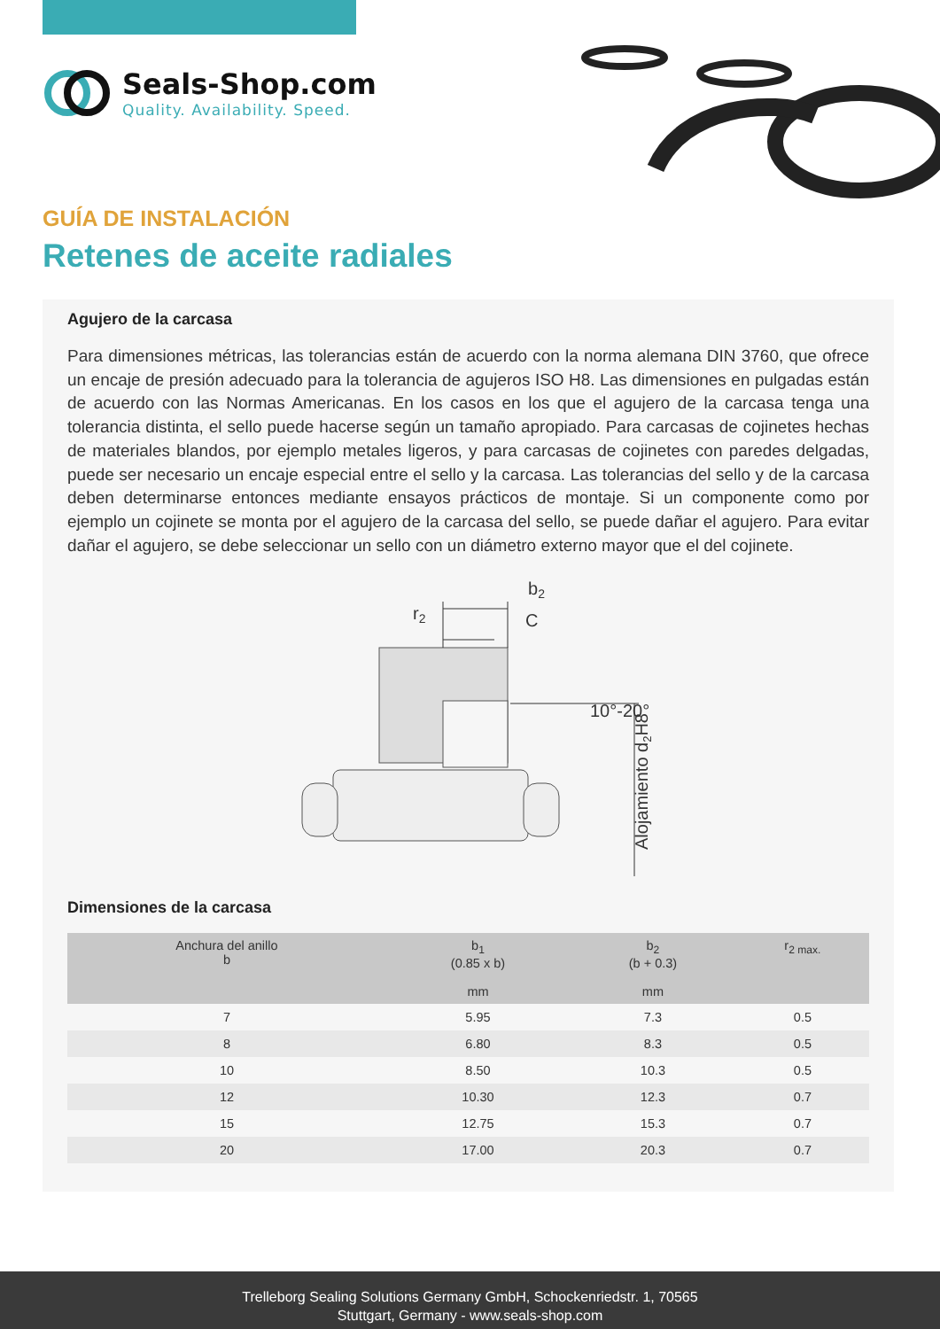Seals-Shop.com
Quality. Availability. Speed.
GUÍA DE INSTALACIÓN
Retenes de aceite radiales
Agujero de la carcasa
Para dimensiones métricas, las tolerancias están de acuerdo con la norma alemana DIN 3760, que ofrece un encaje de presión adecuado para la tolerancia de agujeros ISO H8. Las dimensiones en pulgadas están de acuerdo con las Normas Americanas. En los casos en los que el agujero de la carcasa tenga una tolerancia distinta, el sello puede hacerse según un tamaño apropiado. Para carcasas de cojinetes hechas de materiales blandos, por ejemplo metales ligeros, y para carcasas de cojinetes con paredes delgadas, puede ser necesario un encaje especial entre el sello y la carcasa. Las tolerancias del sello y de la carcasa deben determinarse entonces mediante ensayos prácticos de montaje. Si un componente como por ejemplo un cojinete se monta por el agujero de la carcasa del sello, se puede dañar el agujero. Para evitar dañar el agujero, se debe seleccionar un sello con un diámetro externo mayor que el del cojinete.
r2
b2
C
10°-20°
Alojamiento d2H8
Dimensiones de la carcasa
| Anchura del anillo b | b<sub>1</sub> (0.85 x b) mm | b<sub>2</sub> (b + 0.3) mm | r<sub>2 max.</sub> |
| --- | --- | --- | --- |
| 7 | 5.95 | 7.3 | 0.5 |
| 8 | 6.80 | 8.3 | 0.5 |
| 10 | 8.50 | 10.3 | 0.5 |
| 12 | 10.30 | 12.3 | 0.7 |
| 15 | 12.75 | 15.3 | 0.7 |
| 20 | 17.00 | 20.3 | 0.7 |
Trelleborg Sealing Solutions Germany GmbH, Schockenriedstr. 1, 70565
Stuttgart, Germany - www.seals-shop.com